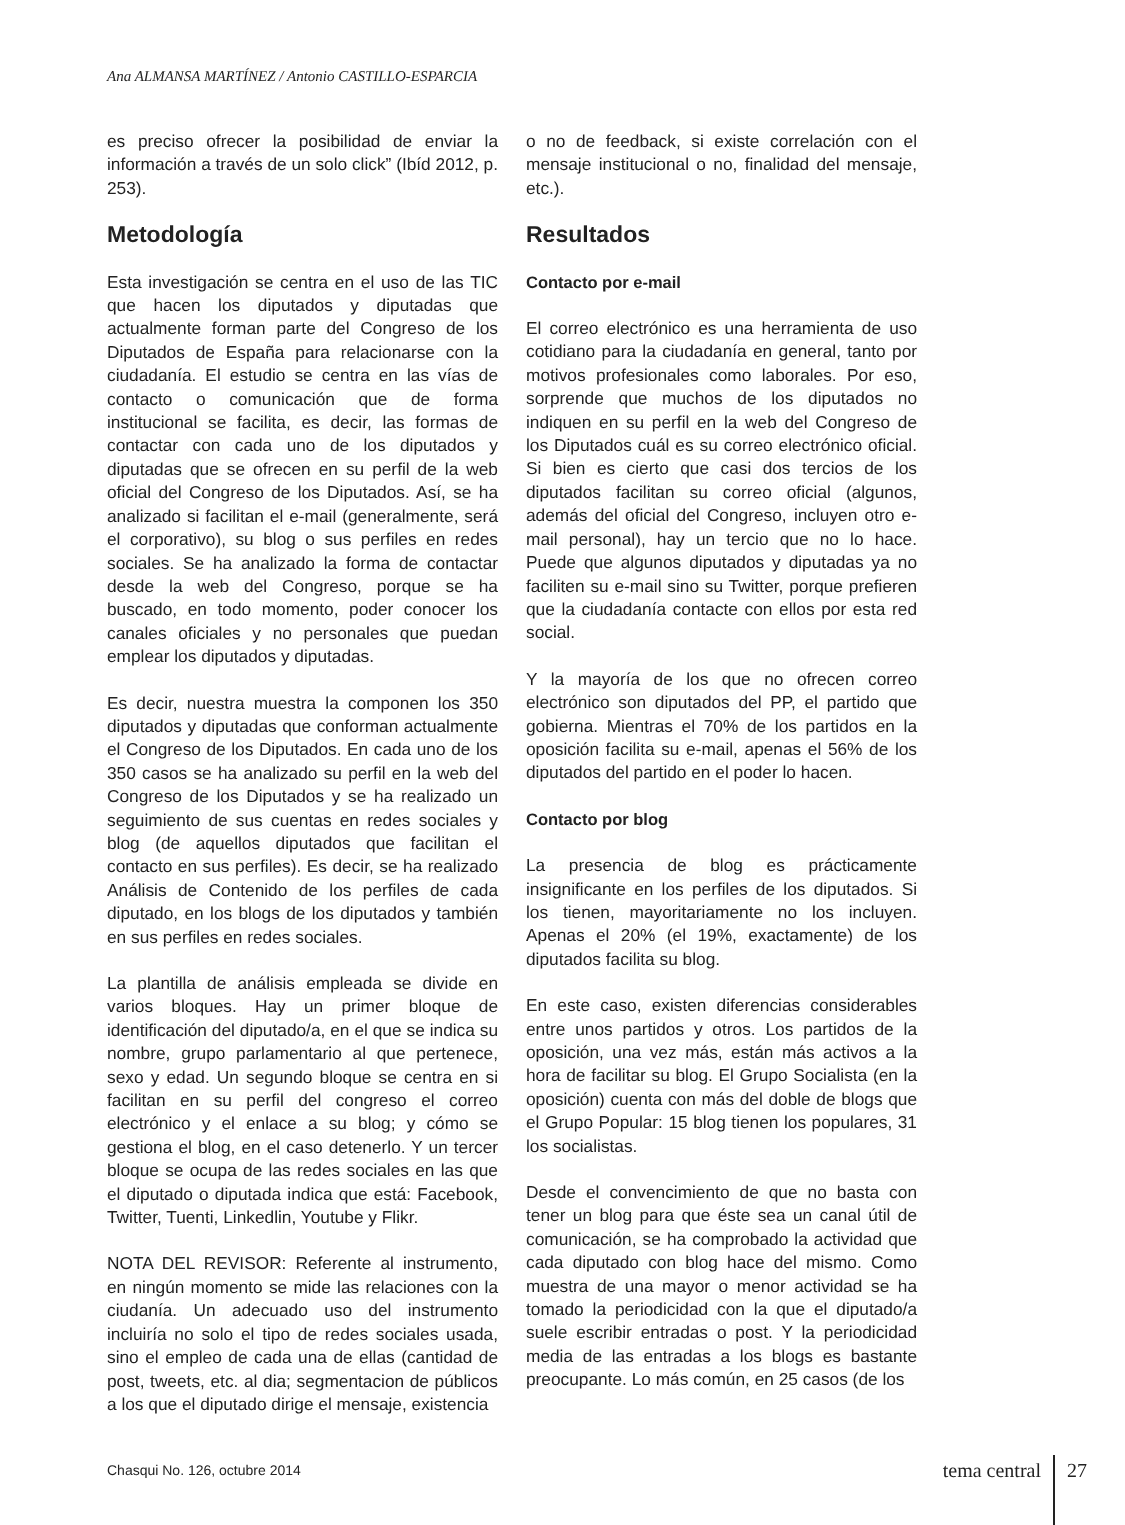Ana ALMANSA MARTÍNEZ / Antonio CASTILLO-ESPARCIA
es preciso ofrecer la posibilidad de enviar la información a través de un solo click” (Ibíd 2012, p. 253).
Metodología
Esta investigación se centra en el uso de las TIC que hacen los diputados y diputadas que actualmente forman parte del Congreso de los Diputados de España para relacionarse con la ciudadanía. El estudio se centra en las vías de contacto o comunicación que de forma institucional se facilita, es decir, las formas de contactar con cada uno de los diputados y diputadas que se ofrecen en su perfil de la web oficial del Congreso de los Diputados. Así, se ha analizado si facilitan el e-mail (generalmente, será el corporativo), su blog o sus perfiles en redes sociales. Se ha analizado la forma de contactar desde la web del Congreso, porque se ha buscado, en todo momento, poder conocer los canales oficiales y no personales que puedan emplear los diputados y diputadas.
Es decir, nuestra muestra la componen los 350 diputados y diputadas que conforman actualmente el Congreso de los Diputados. En cada uno de los 350 casos se ha analizado su perfil en la web del Congreso de los Diputados y se ha realizado un seguimiento de sus cuentas en redes sociales y blog (de aquellos diputados que facilitan el contacto en sus perfiles). Es decir, se ha realizado Análisis de Contenido de los perfiles de cada diputado, en los blogs de los diputados y también en sus perfiles en redes sociales.
La plantilla de análisis empleada se divide en varios bloques. Hay un primer bloque de identificación del diputado/a, en el que se indica su nombre, grupo parlamentario al que pertenece, sexo y edad. Un segundo bloque se centra en si facilitan en su perfil del congreso el correo electrónico y el enlace a su blog; y cómo se gestiona el blog, en el caso detenerlo. Y un tercer bloque se ocupa de las redes sociales en las que el diputado o diputada indica que está: Facebook, Twitter, Tuenti, Linkedlin, Youtube y Flikr.
NOTA DEL REVISOR: Referente al instrumento, en ningún momento se mide las relaciones con la ciudanía. Un adecuado uso del instrumento incluiría no solo el tipo de redes sociales usada, sino el empleo de cada una de ellas (cantidad de post, tweets, etc. al dia; segmentacion de públicos a los que el diputado dirige el mensaje, existencia
o no de feedback, si existe correlación con el mensaje institucional o no, finalidad del mensaje, etc.).
Resultados
Contacto por e-mail
El correo electrónico es una herramienta de uso cotidiano para la ciudadanía en general, tanto por motivos profesionales como laborales. Por eso, sorprende que muchos de los diputados no indiquen en su perfil en la web del Congreso de los Diputados cuál es su correo electrónico oficial. Si bien es cierto que casi dos tercios de los diputados facilitan su correo oficial (algunos, además del oficial del Congreso, incluyen otro e-mail personal), hay un tercio que no lo hace. Puede que algunos diputados y diputadas ya no faciliten su e-mail sino su Twitter, porque prefieren que la ciudadanía contacte con ellos por esta red social.
Y la mayoría de los que no ofrecen correo electrónico son diputados del PP, el partido que gobierna. Mientras el 70% de los partidos en la oposición facilita su e-mail, apenas el 56% de los diputados del partido en el poder lo hacen.
Contacto por blog
La presencia de blog es prácticamente insignificante en los perfiles de los diputados. Si los tienen, mayoritariamente no los incluyen. Apenas el 20% (el 19%, exactamente) de los diputados facilita su blog.
En este caso, existen diferencias considerables entre unos partidos y otros. Los partidos de la oposición, una vez más, están más activos a la hora de facilitar su blog. El Grupo Socialista (en la oposición) cuenta con más del doble de blogs que el Grupo Popular: 15 blog tienen los populares, 31 los socialistas.
Desde el convencimiento de que no basta con tener un blog para que éste sea un canal útil de comunicación, se ha comprobado la actividad que cada diputado con blog hace del mismo. Como muestra de una mayor o menor actividad se ha tomado la periodicidad con la que el diputado/a suele escribir entradas o post. Y la periodicidad media de las entradas a los blogs es bastante preocupante. Lo más común, en 25 casos (de los
Chasqui No. 126, octubre 2014
tema central 27